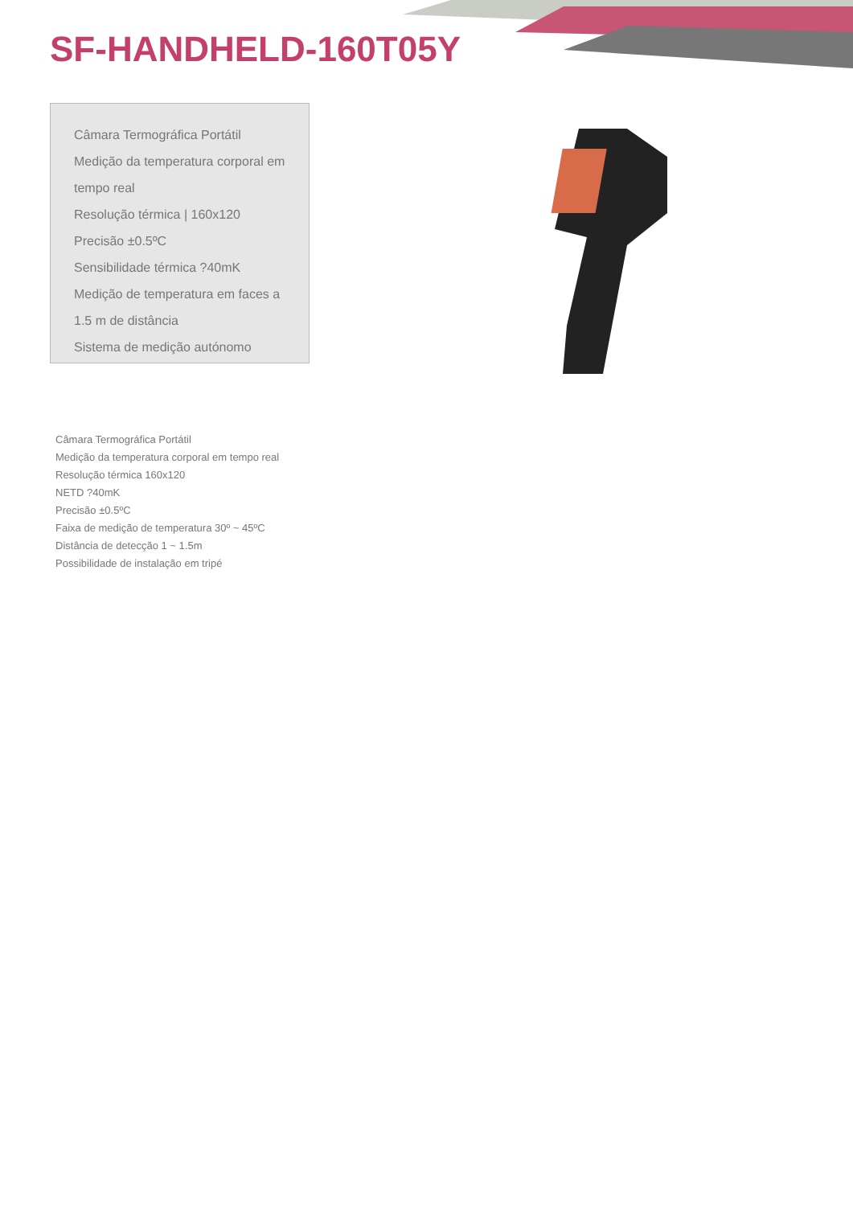SF-HANDHELD-160T05Y
Câmara Termográfica Portátil
Medição da temperatura corporal em
tempo real
Resolução térmica | 160x120
Precisão ±0.5ºC
Sensibilidade térmica ?40mK
Medição de temperatura em faces a
1.5 m de distância
Sistema de medição autónomo
Câmara Termográfica Portátil
Medição da temperatura corporal em tempo real
Resolução térmica 160x120
NETD ?40mK
Precisão ±0.5ºC
Faixa de medição de temperatura 30º ~ 45ºC
Distância de detecção 1 ~ 1.5m
Possibilidade de instalação em tripé